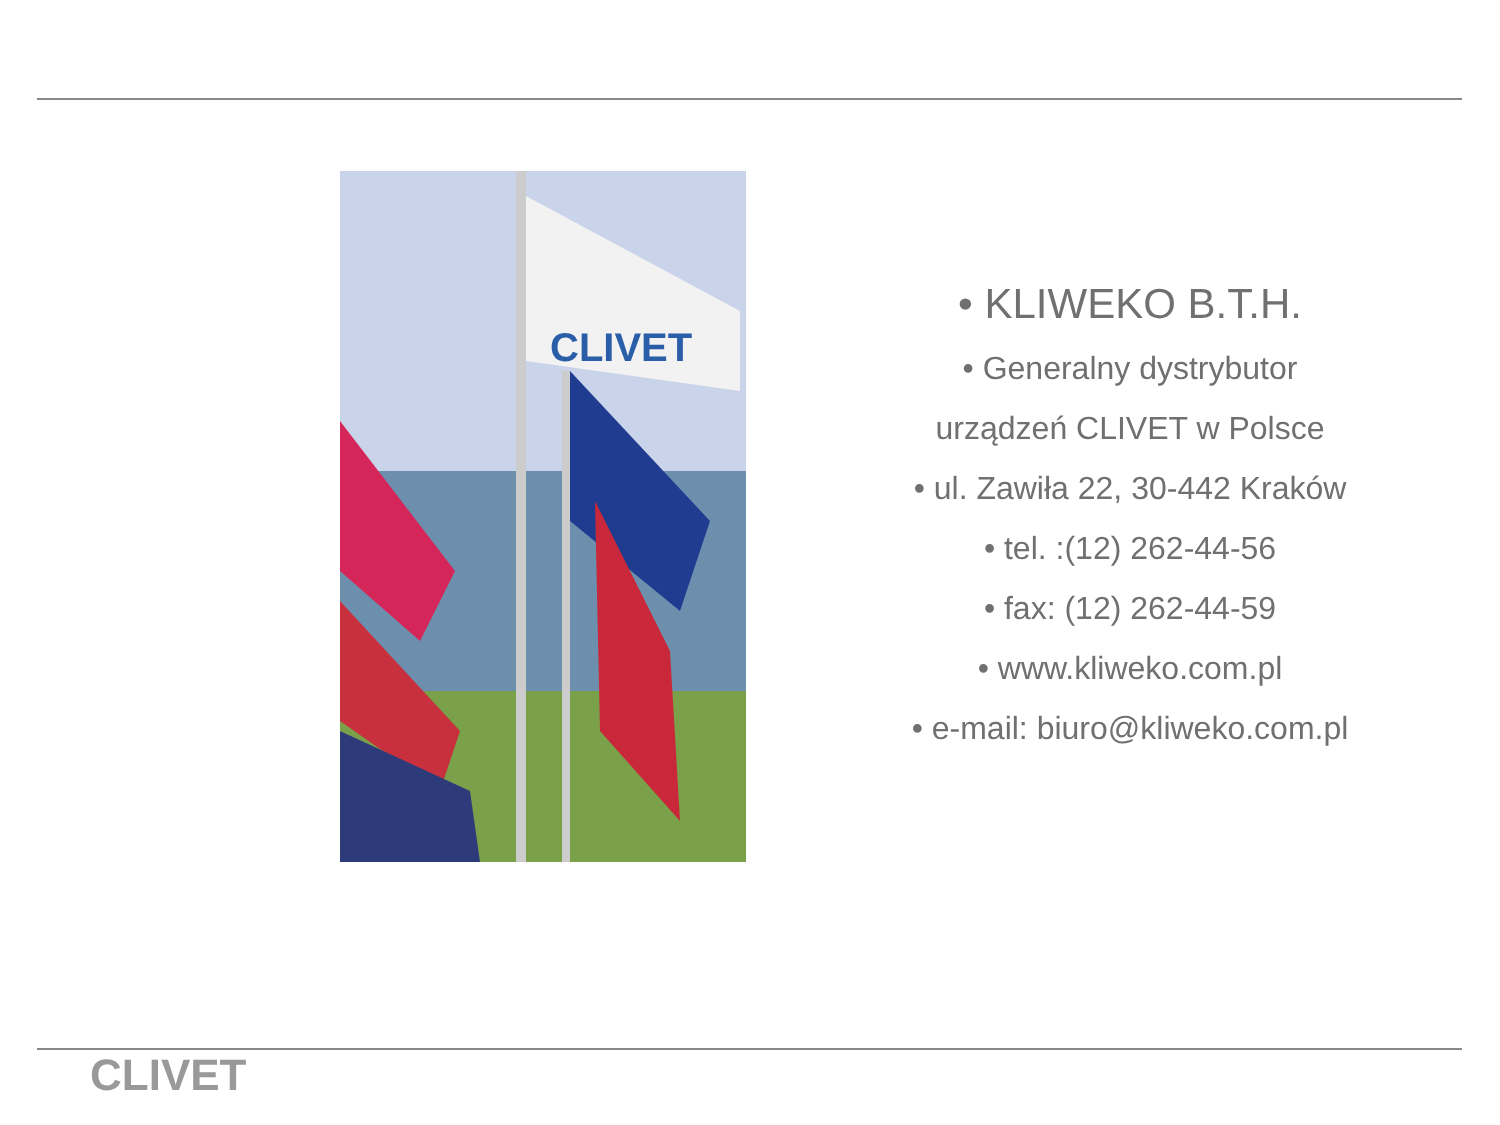CLIVET
• KLIWEKO B.T.H.
• Generalny dystrybutor
urządzeń CLIVET w Polsce
• ul. Zawiła 22, 30-442 Kraków
• tel. :(12) 262-44-56
• fax: (12) 262-44-59
• www.kliweko.com.pl
• e-mail: biuro@kliweko.com.pl
CLIVET